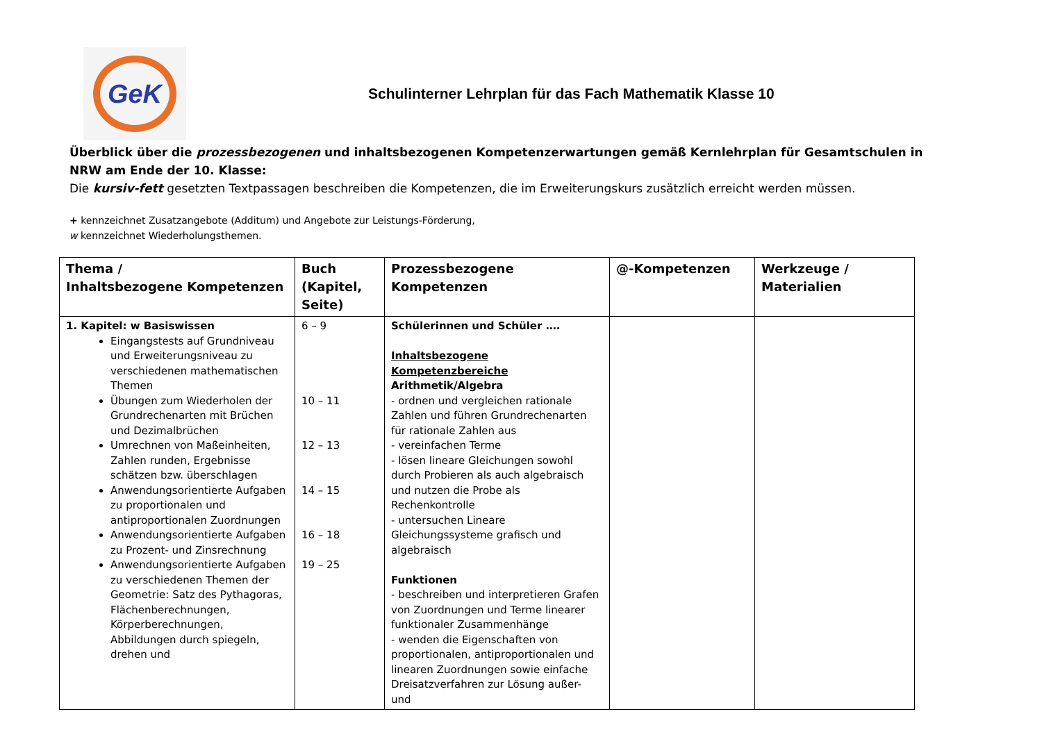GeK
Schulinterner Lehrplan für das Fach Mathematik Klasse 10
Überblick über die prozessbezogenen und inhaltsbezogenen Kompetenzerwartungen gemäß Kernlehrplan für Gesamtschulen in NRW am Ende der 10. Klasse:
Die kursiv-fett gesetzten Textpassagen beschreiben die Kompetenzen, die im Erweiterungskurs zusätzlich erreicht werden müssen.
+ kennzeichnet Zusatzangebote (Additum) und Angebote zur Leistungs-Förderung,
w kennzeichnet Wiederholungsthemen.
| Thema / Inhaltsbezogene Kompetenzen | Buch (Kapitel, Seite) | Prozessbezogene Kompetenzen | @-Kompetenzen | Werkzeuge / Materialien |
| --- | --- | --- | --- | --- |
| 1. Kapitel: w Basiswissen Eingangstests auf Grundniveau und Erweiterungsniveau zu verschiedenen mathematischen Themen Übungen zum Wiederholen der Grundrechenarten mit Brüchen und Dezimalbrüchen Umrechnen von Maßeinheiten, Zahlen runden, Ergebnisse schätzen bzw. überschlagen Anwendungsorientierte Aufgaben zu proportionalen und antiproportionalen Zuordnungen Anwendungsorientierte Aufgaben zu Prozent- und Zinsrechnung Anwendungsorientierte Aufgaben zu verschiedenen Themen der Geometrie: Satz des Pythagoras, Flächenberechnungen, Körperberechnungen, Abbildungen durch spiegeln, drehen und | 6 – 9 10 – 11 12 – 13 14 – 15 16 – 18 19 – 25 | Schülerinnen und Schüler …. Inhaltsbezogene Kompetenzbereiche Arithmetik/Algebra - ordnen und vergleichen rationale Zahlen und führen Grundrechenarten für rationale Zahlen aus - vereinfachen Terme - lösen lineare Gleichungen sowohl durch Probieren als auch algebraisch und nutzen die Probe als Rechenkontrolle - untersuchen Lineare Gleichungssysteme grafisch und algebraisch Funktionen - beschreiben und interpretieren Grafen von Zuordnungen und Terme linearer funktionaler Zusammenhänge - wenden die Eigenschaften von proportionalen, antiproportionalen und linearen Zuordnungen sowie einfache Dreisatzverfahren zur Lösung außer- und | | |